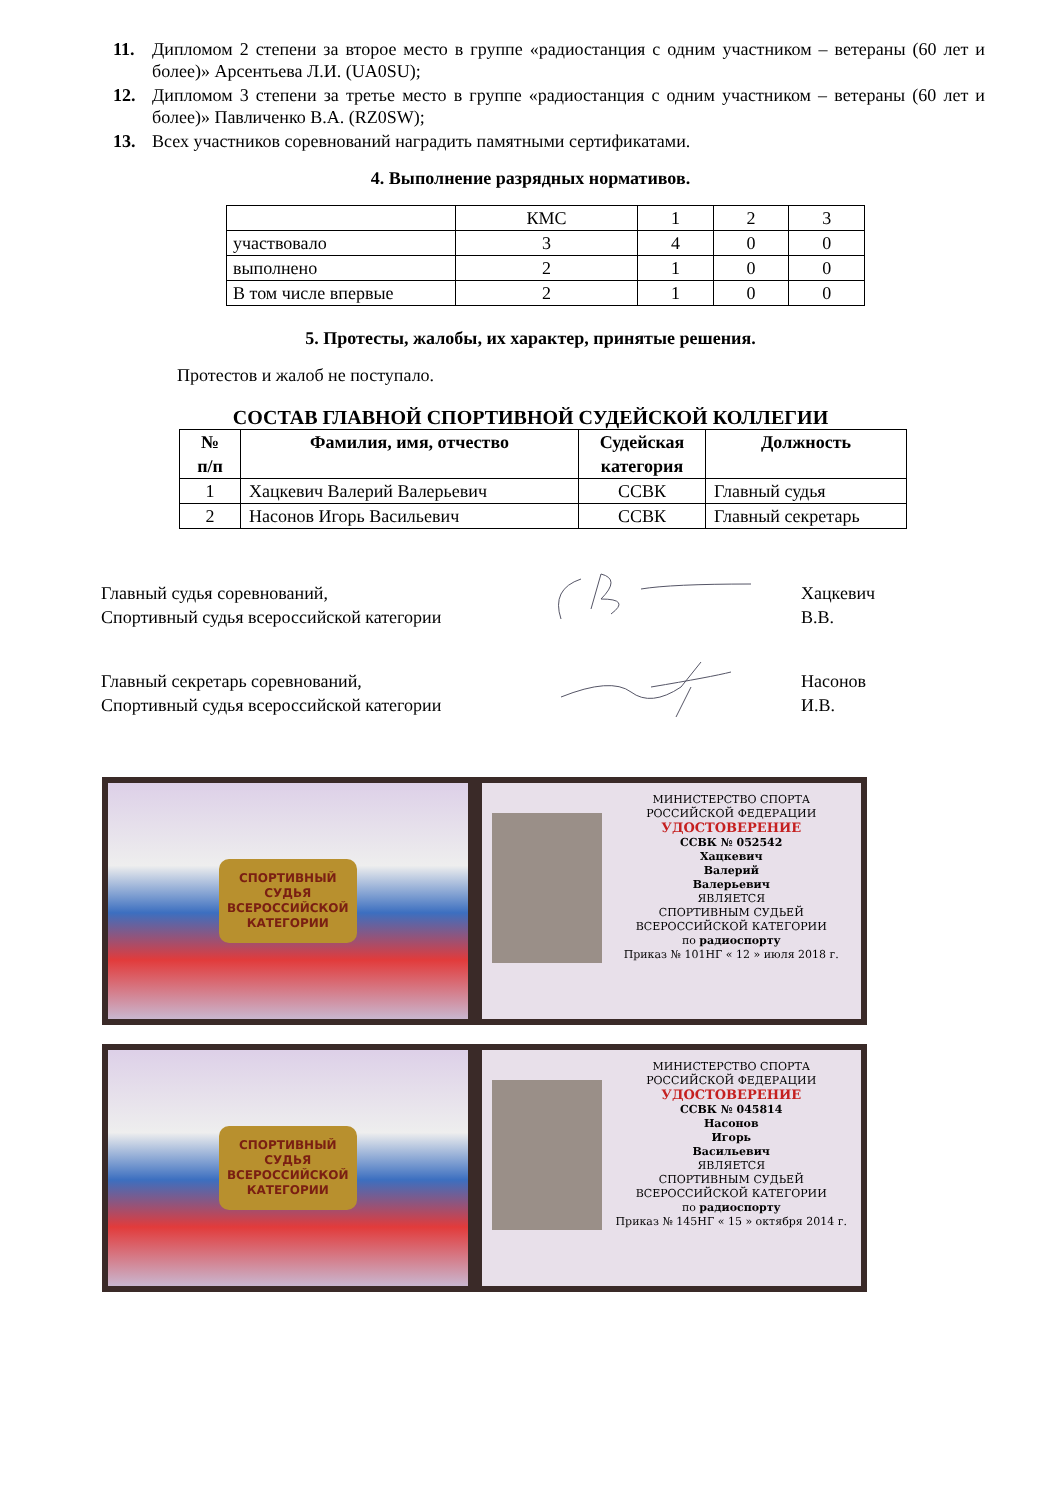11. Дипломом 2 степени за второе место в группе «радиостанция с одним участником – ветераны (60 лет и более)» Арсентьева Л.И. (UA0SU);
12. Дипломом 3 степени за третье место в группе «радиостанция с одним участником – ветераны (60 лет и более)» Павличенко В.А. (RZ0SW);
13. Всех участников соревнований наградить памятными сертификатами.
4. Выполнение разрядных нормативов.
| | КМС | 1 | 2 | 3 |
| участвовало | 3 | 4 | 0 | 0 |
| выполнено | 2 | 1 | 0 | 0 |
| В том числе впервые | 2 | 1 | 0 | 0 |
5. Протесты, жалобы, их характер, принятые решения.
Протестов и жалоб не поступало.
СОСТАВ ГЛАВНОЙ СПОРТИВНОЙ СУДЕЙСКОЙ КОЛЛЕГИИ
| № п/п | Фамилия, имя, отчество | Судейская категория | Должность |
| --- | --- | --- | --- |
| 1 | Хацкевич Валерий Валерьевич | ССВК | Главный судья |
| 2 | Насонов Игорь Васильевич | ССВК | Главный секретарь |
Главный судья соревнований,
Спортивный судья всероссийской категории
Хацкевич В.В.
Главный секретарь соревнований,
Спортивный судья всероссийской категории
Насонов И.В.
СПОРТИВНЫЙ
СУДЬЯ
ВСЕРОССИЙСКОЙ
КАТЕГОРИИ
МИНИСТЕРСТВО СПОРТА
РОССИЙСКОЙ ФЕДЕРАЦИИ
УДОСТОВЕРЕНИЕ
ССВК № 052542
Хацкевич
Валерий
Валерьевич
ЯВЛЯЕТСЯ
СПОРТИВНЫМ СУДЬЕЙ
ВСЕРОССИЙСКОЙ КАТЕГОРИИ
по радиоспорту
Приказ № 101НГ « 12 » июля 2018 г.
СПОРТИВНЫЙ
СУДЬЯ
ВСЕРОССИЙСКОЙ
КАТЕГОРИИ
МИНИСТЕРСТВО СПОРТА
РОССИЙСКОЙ ФЕДЕРАЦИИ
УДОСТОВЕРЕНИЕ
ССВК № 045814
Насонов
Игорь
Васильевич
ЯВЛЯЕТСЯ
СПОРТИВНЫМ СУДЬЕЙ
ВСЕРОССИЙСКОЙ КАТЕГОРИИ
по радиоспорту
Приказ № 145НГ « 15 » октября 2014 г.